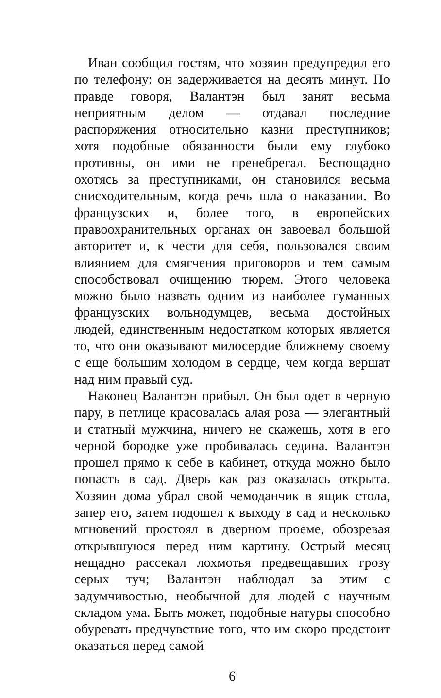Иван сообщил гостям, что хозяин предупредил его по телефону: он задерживается на десять минут. По правде говоря, Валантэн был занят весьма неприятным делом — отдавал последние распоряжения относительно казни преступников; хотя подобные обязанности были ему глубоко противны, он ими не пренебрегал. Беспощадно охотясь за преступниками, он становился весьма снисходительным, когда речь шла о наказании. Во французских и, более того, в европейских правоохранительных органах он завоевал большой авторитет и, к чести для себя, пользовался своим влиянием для смягчения приговоров и тем самым способствовал очищению тюрем. Этого человека можно было назвать одним из наиболее гуманных французских вольнодумцев, весьма достойных людей, единственным недостатком которых является то, что они оказывают милосердие ближнему своему с еще большим холодом в сердце, чем когда вершат над ним правый суд.
Наконец Валантэн прибыл. Он был одет в черную пару, в петлице красовалась алая роза — элегантный и статный мужчина, ничего не скажешь, хотя в его черной бородке уже пробивалась седина. Валантэн прошел прямо к себе в кабинет, откуда можно было попасть в сад. Дверь как раз оказалась открыта. Хозяин дома убрал свой чемоданчик в ящик стола, запер его, затем подошел к выходу в сад и несколько мгновений простоял в дверном проеме, обозревая открывшуюся перед ним картину. Острый месяц нещадно рассекал лохмотья предвещавших грозу серых туч; Валантэн наблюдал за этим с задумчивостью, необычной для людей с научным складом ума. Быть может, подобные натуры способно обуревать предчувствие того, что им скоро предстоит оказаться перед самой
6